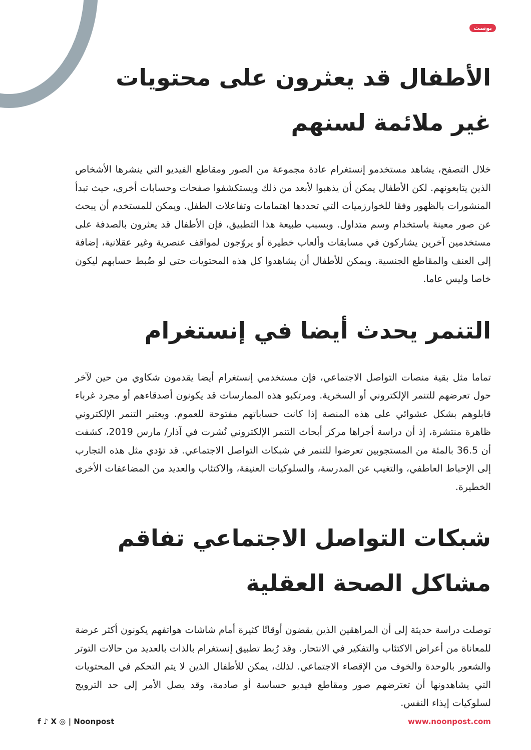بوست
الأطفال قد يعثرون على محتويات غير ملائمة لسنهم
خلال التصفح، يشاهد مستخدمو إنستغرام عادة مجموعة من الصور ومقاطع الفيديو التي ينشرها الأشخاص الذين يتابعونهم. لكن الأطفال يمكن أن يذهبوا لأبعد من ذلك ويستكشفوا صفحات وحسابات أخرى، حيث تبدأ المنشورات بالظهور وفقا للخوارزميات التي تحددها اهتمامات وتفاعلات الطفل. ويمكن للمستخدم أن يبحث عن صور معينة باستخدام وسم متداول. وبسبب طبيعة هذا التطبيق، فإن الأطفال قد يعثرون بالصدفة على مستخدمين آخرين يشاركون في مسابقات وألعاب خطيرة أو يروّجون لمواقف عنصرية وغير عقلانية، إضافة إلى العنف والمقاطع الجنسية. ويمكن للأطفال أن يشاهدوا كل هذه المحتويات حتى لو ضُبط حسابهم ليكون خاصا وليس عاما.
التنمر يحدث أيضا في إنستغرام
تماما مثل بقية منصات التواصل الاجتماعي، فإن مستخدمي إنستغرام أيضا يقدمون شكاوي من حين لآخر حول تعرضهم للتنمر الإلكتروني أو السخرية. ومرتكبو هذه الممارسات قد يكونون أصدقاءهم أو مجرد غرباء قابلوهم بشكل عشوائي على هذه المنصة إذا كانت حساباتهم مفتوحة للعموم. ويعتبر التنمر الإلكتروني ظاهرة منتشرة، إذ أن دراسة أجراها مركز أبحاث التنمر الإلكتروني نُشرت في آذار/ مارس 2019، كشفت أن 36.5 بالمئة من المستجوبين تعرضوا للتنمر في شبكات التواصل الاجتماعي. قد تؤدي مثل هذه التجارب إلى الإحباط العاطفي، والتغيب عن المدرسة، والسلوكيات العنيفة، والاكتئاب والعديد من المضاعفات الأخرى الخطيرة.
شبكات التواصل الاجتماعي تفاقم مشاكل الصحة العقلية
توصلت دراسة حديثة إلى أن المراهقين الذين يقضون أوقاتًا كثيرة أمام شاشات هواتفهم يكونون أكثر عرضة للمعاناة من أعراض الاكتئاب والتفكير في الانتحار. وقد رُبط تطبيق إنستغرام بالذات بالعديد من حالات التوتر والشعور بالوحدة والخوف من الإقصاء الاجتماعي. لذلك، يمكن للأطفال الذين لا يتم التحكم في المحتويات التي يشاهدونها أن تعترضهم صور ومقاطع فيديو حساسة أو صادمة، وقد يصل الأمر إلى حد الترويج لسلوكيات إيذاء النفس.
f ♪ X ◎ | Noonpost www.noonpost.com